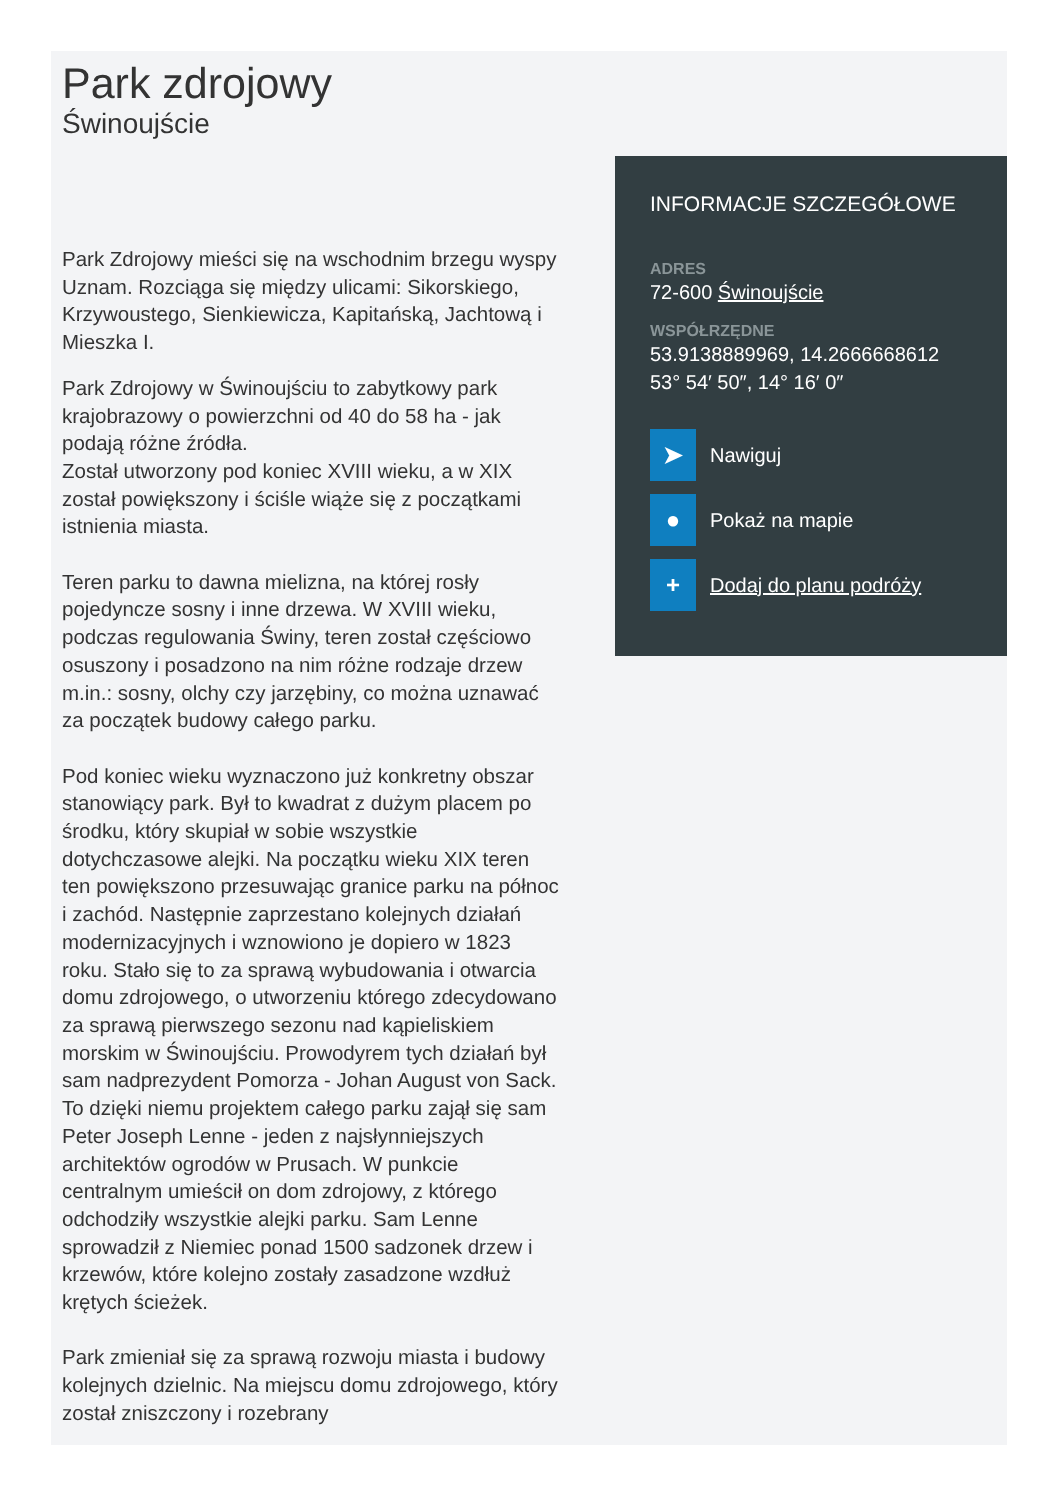Park zdrojowy
Świnoujście
Park Zdrojowy mieści się na wschodnim brzegu wyspy Uznam. Rozciąga się między ulicami: Sikorskiego, Krzywoustego, Sienkiewicza, Kapitańską, Jachtową i Mieszka I.
Park Zdrojowy w Świnoujściu to zabytkowy park krajobrazowy o powierzchni od 40 do 58 ha - jak podają różne źródła.
Został utworzony pod koniec XVIII wieku, a w XIX został powiększony i ściśle wiąże się z początkami istnienia miasta.
Teren parku to dawna mielizna, na której rosły pojedyncze sosny i inne drzewa. W XVIII wieku, podczas regulowania Świny, teren został częściowo osuszony i posadzono na nim różne rodzaje drzew m.in.: sosny, olchy czy jarzębiny, co można uznawać za początek budowy całego parku.
Pod koniec wieku wyznaczono już konkretny obszar stanowiący park. Był to kwadrat z dużym placem po środku, który skupiał w sobie wszystkie dotychczasowe alejki. Na początku wieku XIX teren ten powiększono przesuwając granice parku na północ i zachód. Następnie zaprzestano kolejnych działań modernizacyjnych i wznowiono je dopiero w 1823 roku. Stało się to za sprawą wybudowania i otwarcia domu zdrojowego, o utworzeniu którego zdecydowano za sprawą pierwszego sezonu nad kąpieliskiem morskim w Świnoujściu. Prowodyrem tych działań był sam nadprezydent Pomorza - Johan August von Sack. To dzięki niemu projektem całego parku zajął się sam Peter Joseph Lenne - jeden z najsłynniejszych architektów ogrodów w Prusach. W punkcie centralnym umieścił on dom zdrojowy, z którego odchodziły wszystkie alejki parku. Sam Lenne sprowadził z Niemiec ponad 1500 sadzonek drzew i krzewów, które kolejno zostały zasadzone wzdłuż krętych ścieżek.
Park zmieniał się za sprawą rozwoju miasta i budowy kolejnych dzielnic. Na miejscu domu zdrojowego, który został zniszczony i rozebrany
INFORMACJE SZCZEGÓŁOWE
ADRES
72-600 Świnoujście
WSPÓŁRZĘDNE
53.9138889969, 14.2666668612
53° 54′ 50″, 14° 16′ 0″
➤
Nawiguj
●
Pokaż na mapie
+
Dodaj do planu podróży